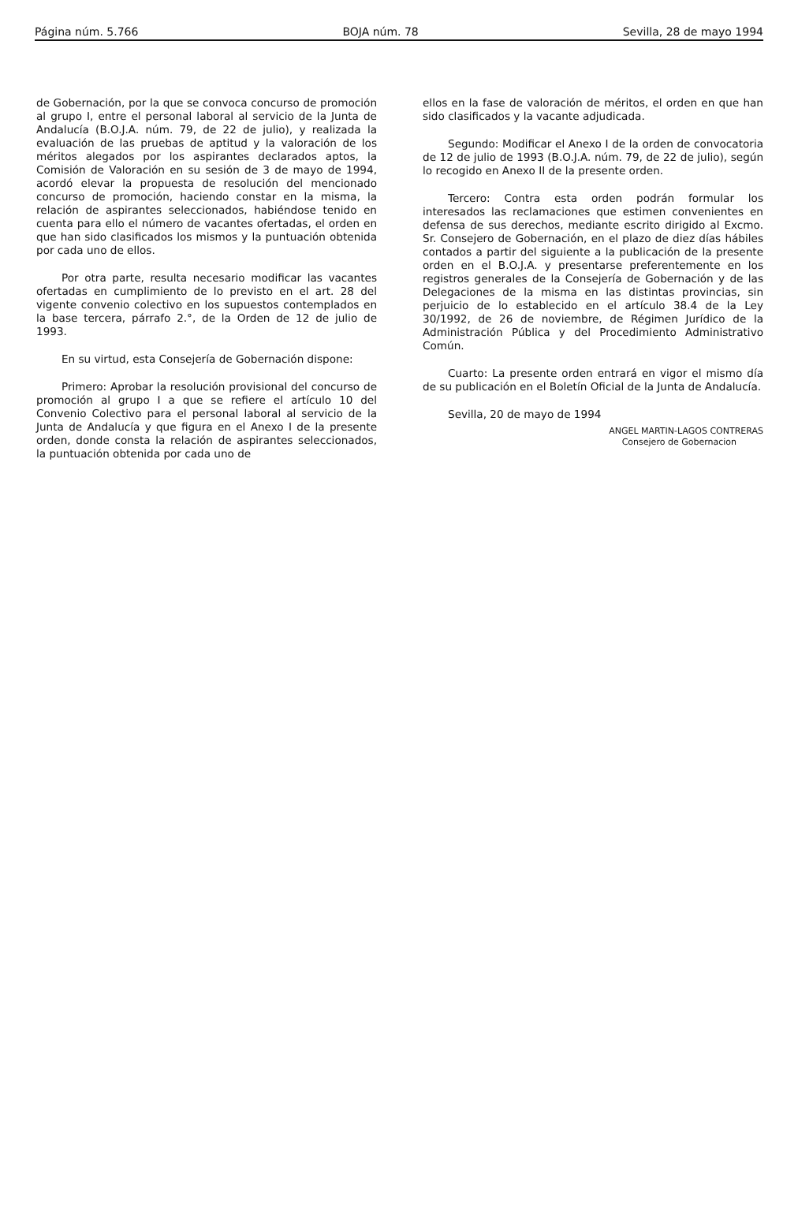Página núm. 5.766 BOJA núm. 78 Sevilla, 28 de mayo 1994
de Gobernación, por la que se convoca concurso de promoción al grupo I, entre el personal laboral al servicio de la Junta de Andalucía (B.O.J.A. núm. 79, de 22 de julio), y realizada la evaluación de las pruebas de aptitud y la valoración de los méritos alegados por los aspirantes declarados aptos, la Comisión de Valoración en su sesión de 3 de mayo de 1994, acordó elevar la propuesta de resolución del mencionado concurso de promoción, haciendo constar en la misma, la relación de aspirantes seleccionados, habiéndose tenido en cuenta para ello el número de vacantes ofertadas, el orden en que han sido clasificados los mismos y la puntuación obtenida por cada uno de ellos.
Por otra parte, resulta necesario modificar las vacantes ofertadas en cumplimiento de lo previsto en el art. 28 del vigente convenio colectivo en los supuestos contemplados en la base tercera, párrafo 2.°, de la Orden de 12 de julio de 1993.
En su virtud, esta Consejería de Gobernación dispone:
Primero: Aprobar la resolución provisional del concurso de promoción al grupo I a que se refiere el artículo 10 del Convenio Colectivo para el personal laboral al servicio de la Junta de Andalucía y que figura en el Anexo I de la presente orden, donde consta la relación de aspirantes seleccionados, la puntuación obtenida por cada uno de
ellos en la fase de valoración de méritos, el orden en que han sido clasificados y la vacante adjudicada.
Segundo: Modificar el Anexo I de la orden de convocatoria de 12 de julio de 1993 (B.O.J.A. núm. 79, de 22 de julio), según lo recogido en Anexo II de la presente orden.
Tercero: Contra esta orden podrán formular los interesados las reclamaciones que estimen convenientes en defensa de sus derechos, mediante escrito dirigido al Excmo. Sr. Consejero de Gobernación, en el plazo de diez días hábiles contados a partir del siguiente a la publicación de la presente orden en el B.O.J.A. y presentarse preferentemente en los registros generales de la Consejería de Gobernación y de las Delegaciones de la misma en las distintas provincias, sin perjuicio de lo establecido en el artículo 38.4 de la Ley 30/1992, de 26 de noviembre, de Régimen Jurídico de la Administración Pública y del Procedimiento Administrativo Común.
Cuarto: La presente orden entrará en vigor el mismo día de su publicación en el Boletín Oficial de la Junta de Andalucía.
Sevilla, 20 de mayo de 1994
ANGEL MARTIN-LAGOS CONTRERAS
Consejero de Gobernacion